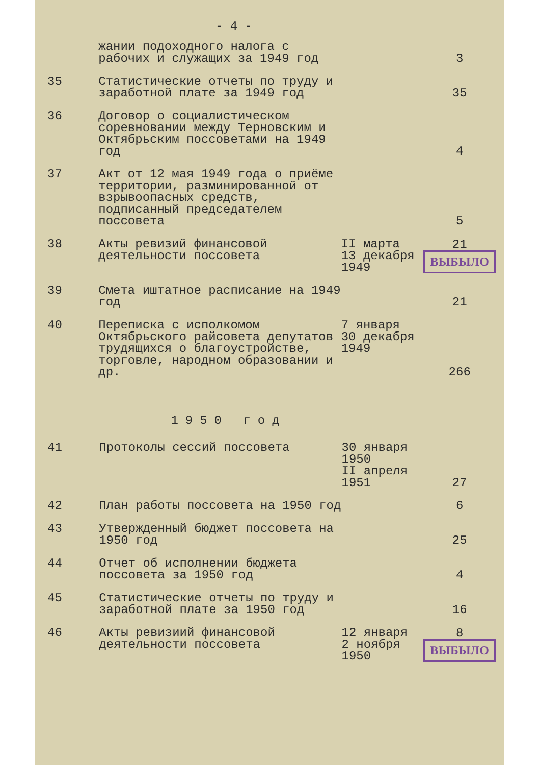- 4 -
| | жании подоходного налога с рабочих и служащих за 1949 год | | 3 |
| 35 | Статистические отчеты по труду и заработной плате за 1949 год | | 35 |
| 36 | Договор о социалистическом соревновании между Терновским и Октябрьским поссоветами на 1949 год | | 4 |
| 37 | Акт от 12 мая 1949 года о приёме территории, разминированной от взрывоопасных средств, подписанный председателем поссовета | | 5 |
| 38 | Акты ревизий финансовой деятельности поссовета | II марта 13 декабря 1949 | 21 ВЫБЫЛО |
| 39 | Смета иштатное расписание на 1949 год | | 21 |
| 40 | Переписка с исполкомом Октябрьского райсовета депутатов трудящихся о благоустройстве, торговле, народном образовании и др. | 7 января 30 декабря 1949 | 266 |
1950 год
| 41 | Протоколы сессий поссовета | 30 января 1950 II апреля 1951 | 27 |
| 42 | План работы поссовета на 1950 год | | 6 |
| 43 | Утвержденный бюджет поссовета на 1950 год | | 25 |
| 44 | Отчет об исполнении бюджета поссовета за 1950 год | | 4 |
| 45 | Статистические отчеты по труду и заработной плате за 1950 год | | 16 |
| 46 | Акты ревизиий финансовой деятельности поссовета | 12 января 2 ноября 1950 | 8 ВЫБЫЛО |